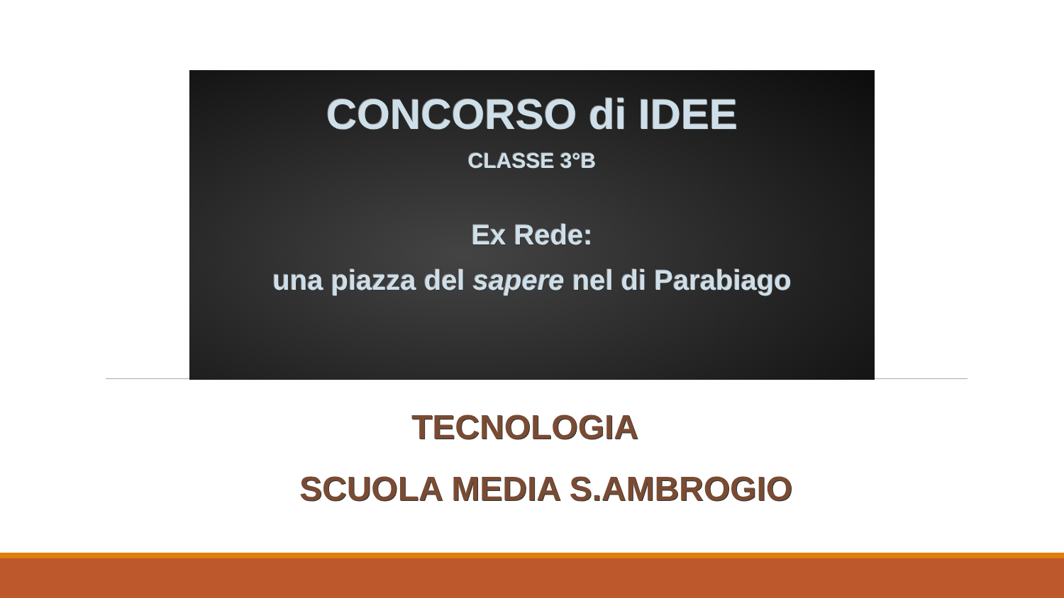CONCORSO di IDEE
CLASSE 3°B
Ex Rede:
una piazza del sapere nel di Parabiago
TECNOLOGIA
SCUOLA MEDIA S.AMBROGIO